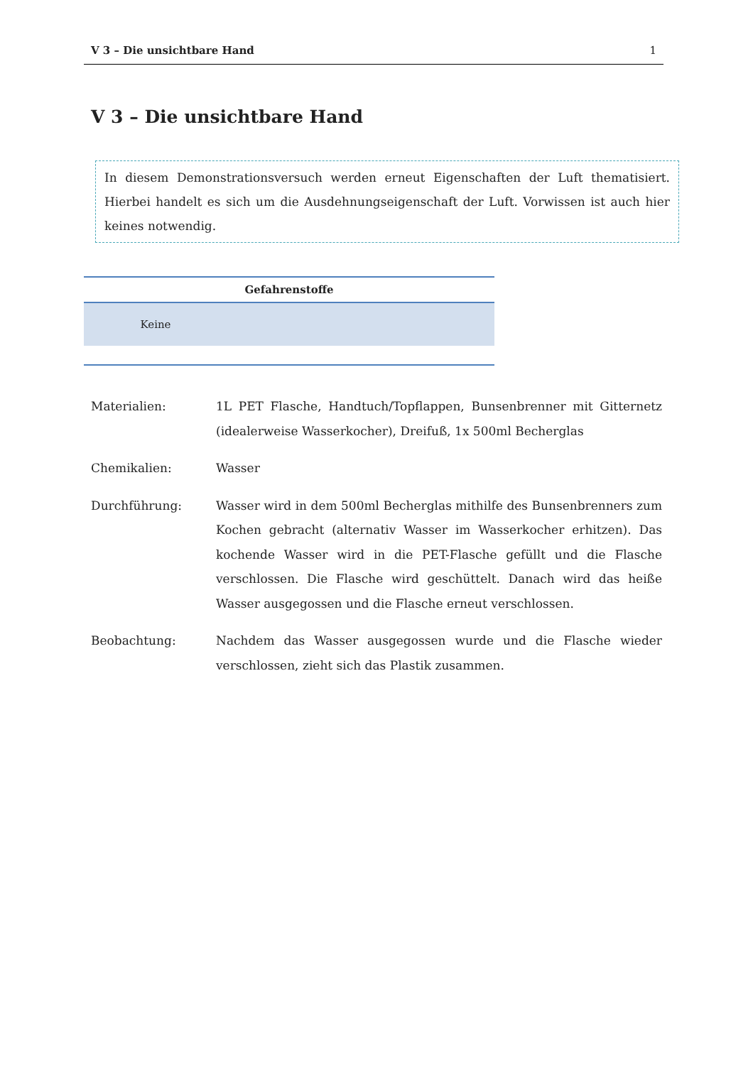V 3 – Die unsichtbare Hand 1
V 3 – Die unsichtbare Hand
In diesem Demonstrationsversuch werden erneut Eigenschaften der Luft thematisiert. Hierbei handelt es sich um die Ausdehnungseigenschaft der Luft. Vorwissen ist auch hier keines notwendig.
| Gefahrenstoffe | | |
| --- | --- | --- |
| Keine | | |
Materialien: 1L PET Flasche, Handtuch/Topflappen, Bunsenbrenner mit Gitternetz (idealerweise Wasserkocher), Dreifuß, 1x 500ml Becherglas
Chemikalien: Wasser
Durchführung: Wasser wird in dem 500ml Becherglas mithilfe des Bunsenbrenners zum Kochen gebracht (alternativ Wasser im Wasserkocher erhitzen). Das kochende Wasser wird in die PET-Flasche gefüllt und die Flasche verschlossen. Die Flasche wird geschüttelt. Danach wird das heiße Wasser ausgegossen und die Flasche erneut verschlossen.
Beobachtung: Nachdem das Wasser ausgegossen wurde und die Flasche wieder verschlossen, zieht sich das Plastik zusammen.